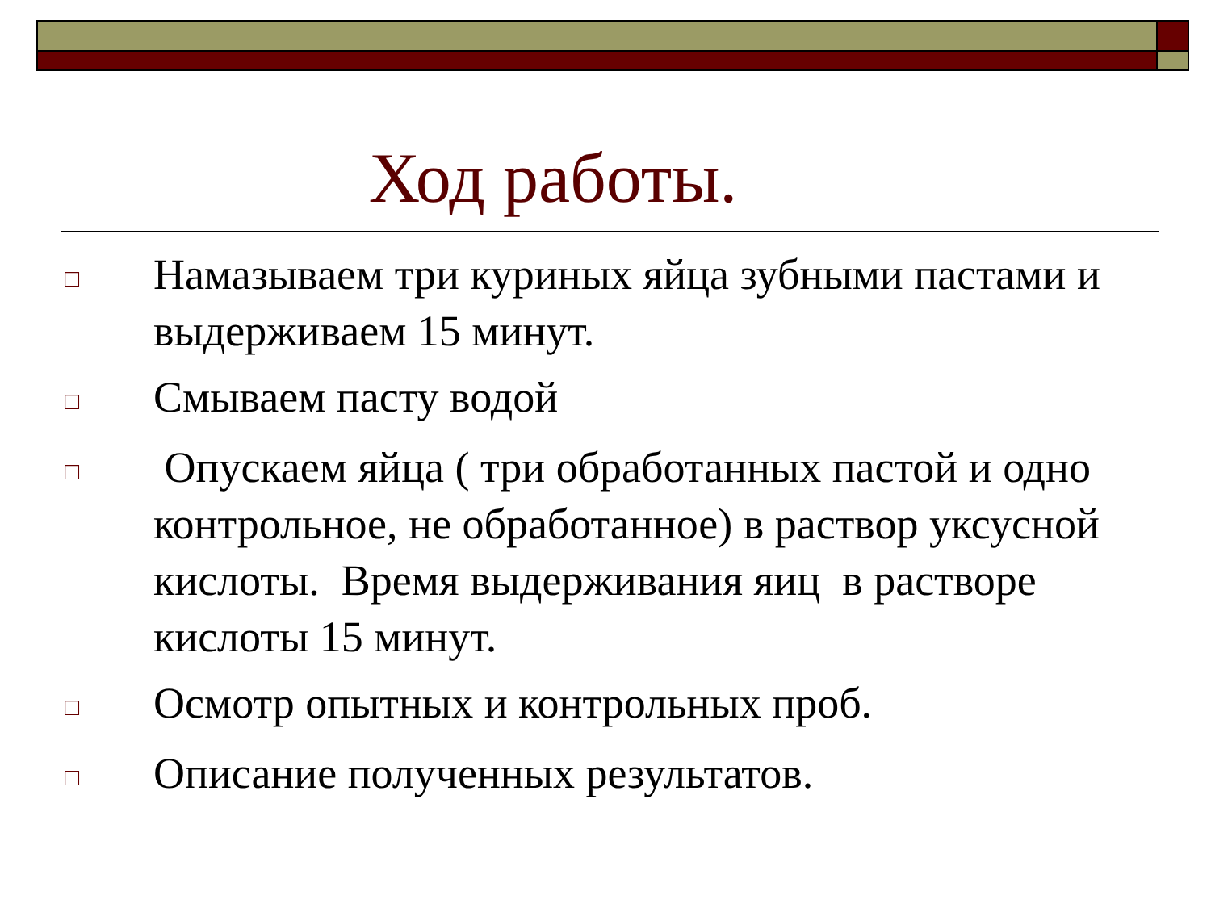Ход работы.
□ Намазываем три куриных яйца зубными пастами и выдерживаем 15 минут.
□ Смываем пасту водой
□ Опускаем яйца ( три обработанных пастой и одно контрольное, не обработанное) в раствор уксусной кислоты. Время выдерживания яиц в растворе кислоты 15 минут.
□ Осмотр опытных и контрольных проб.
□ Описание полученных результатов.